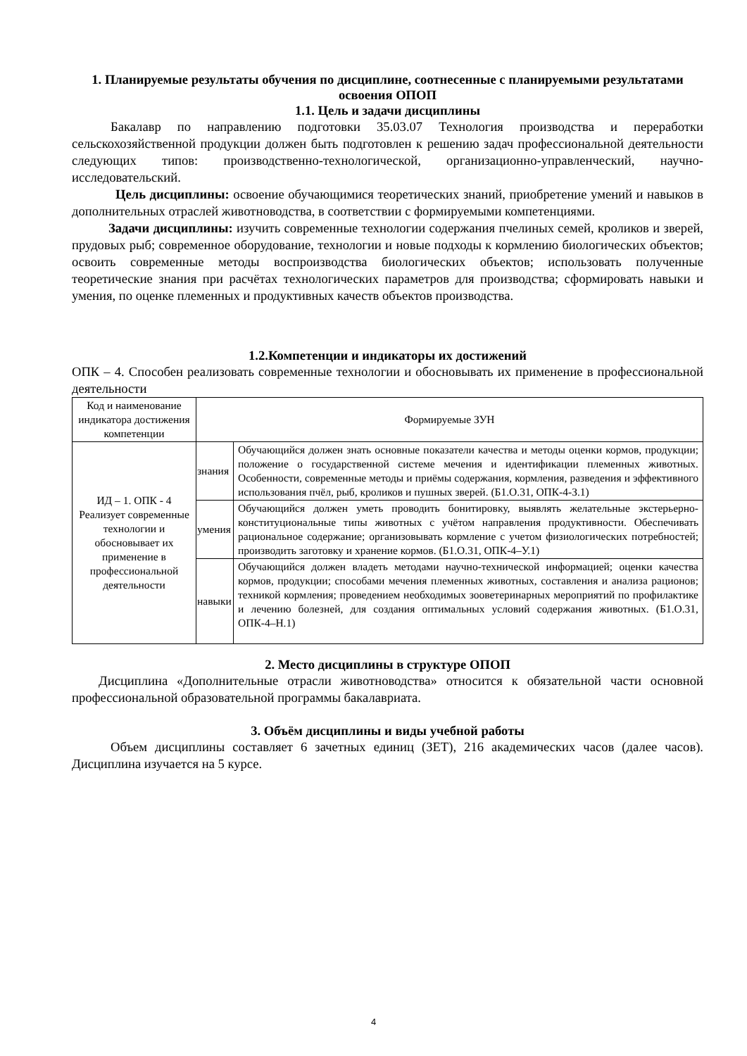1. Планируемые результаты обучения по дисциплине, соотнесенные с планируемыми результатами освоения ОПОП
1.1. Цель и задачи дисциплины
Бакалавр по направлению подготовки 35.03.07 Технология производства и переработки сельскохозяйственной продукции должен быть подготовлен к решению задач профессиональной деятельности следующих типов: производственно-технологической, организационно-управленческий, научно-исследовательский.
Цель дисциплины: освоение обучающимися теоретических знаний, приобретение умений и навыков в дополнительных отраслей животноводства, в соответствии с формируемыми компетенциями.
Задачи дисциплины: изучить современные технологии содержания пчелиных семей, кроликов и зверей, прудовых рыб; современное оборудование, технологии и новые подходы к кормлению биологических объектов; освоить современные методы воспроизводства биологических объектов; использовать полученные теоретические знания при расчётах технологических параметров для производства; сформировать навыки и умения, по оценке племенных и продуктивных качеств объектов производства.
1.2.Компетенции и индикаторы их достижений
ОПК – 4. Способен реализовать современные технологии и обосновывать их применение в профессиональной деятельности
| Код и наименование индикатора достижения компетенции | Формируемые ЗУН | |
| ИД – 1. ОПК - 4 Реализует современные технологии и обосновывает их применение в профессиональной деятельности | знания | Обучающийся должен знать основные показатели качества и методы оценки кормов, продукции; положение о государственной системе мечения и идентификации племенных животных. Особенности, современные методы и приёмы содержания, кормления, разведения и эффективного использования пчёл, рыб, кроликов и пушных зверей. (Б1.О.31, ОПК-4-З.1) |
| | умения | Обучающийся должен уметь проводить бонитировку, выявлять желательные экстерьерно-конституциональные типы животных с учётом направления продуктивности. Обеспечивать рациональное содержание; организовывать кормление с учетом физиологических потребностей; производить заготовку и хранение кормов. (Б1.О.31, ОПК-4–У.1) |
| | навыки | Обучающийся должен владеть методами научно-технической информацией; оценки качества кормов, продукции; способами мечения племенных животных, составления и анализа рационов; техникой кормления; проведением необходимых зооветеринарных мероприятий по профилактике и лечению болезней, для создания оптимальных условий содержания животных. (Б1.О.31, ОПК-4–Н.1) |
2. Место дисциплины в структуре ОПОП
Дисциплина «Дополнительные отрасли животноводства» относится к обязательной части основной профессиональной образовательной программы бакалавриата.
3. Объём дисциплины и виды учебной работы
Объем дисциплины составляет 6 зачетных единиц (ЗЕТ), 216 академических часов (далее часов). Дисциплина изучается на 5 курсе.
4